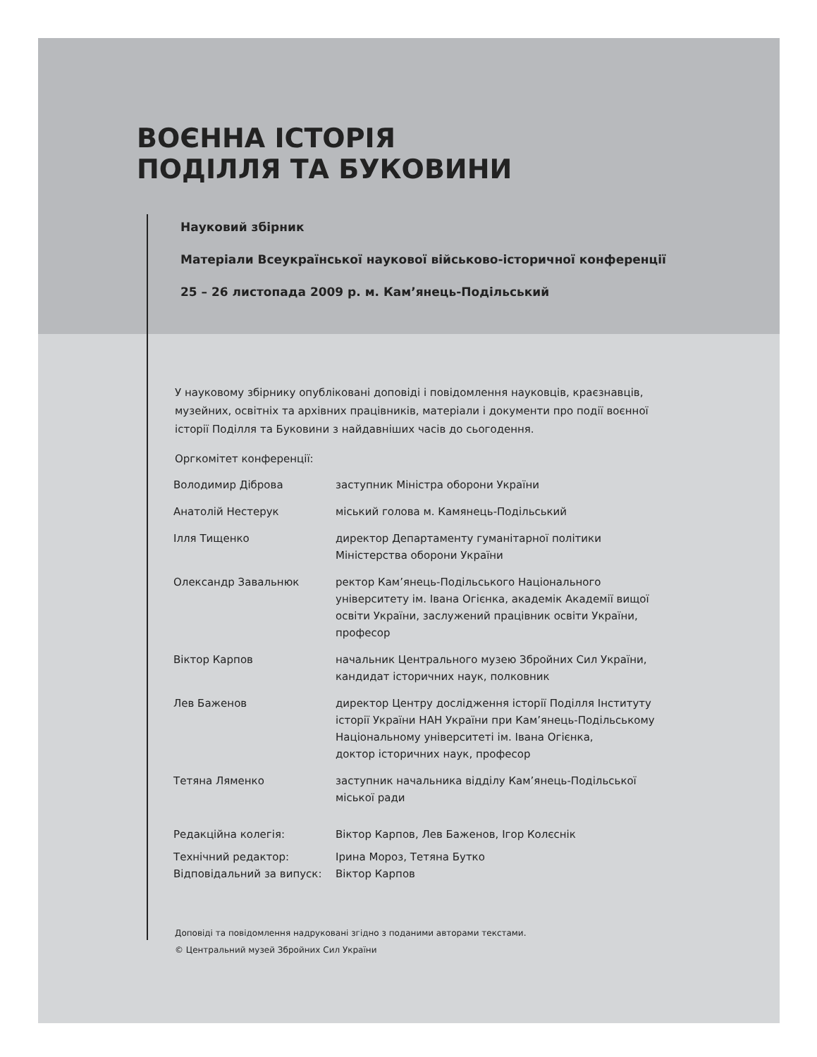ВОЄННА ІСТОРІЯ
ПОДІЛЛЯ ТА БУКОВИНИ
Науковий збірник
Матеріали Всеукраїнської наукової військово-історичної конференції
25 – 26 листопада 2009 р. м. Кам’янець-Подільський
У науковому збірнику опубліковані доповіді і повідомлення науковців, краєзнавців, музейних, освітніх та архівних працівників, матеріали і документи про події воєнної історії Поділля та Буковини з найдавніших часів до сьогодення.
Оргкомітет конференції:
| Володимир Діброва | заступник Міністра оборони України |
| Анатолій Нестерук | міський голова м. Камянець-Подільський |
| Ілля Тищенко | директор Департаменту гуманітарної політики Міністерства оборони України |
| Олександр Завальнюк | ректор Кам’янець-Подільського Національного університету ім. Івана Огієнка, академік Академії вищої освіти України, заслужений працівник освіти України, професор |
| Віктор Карпов | начальник Центрального музею Збройних Сил України, кандидат історичних наук, полковник |
| Лев Баженов | директор Центру дослідження історії Поділля Інституту історії України НАН України при Кам’янець-Подільському Національному університеті ім. Івана Огієнка, доктор історичних наук, професор |
| Тетяна Ляменко | заступник начальника відділу Кам’янець-Подільської міської ради |
| Редакційна колегія: | Віктор Карпов, Лев Баженов, Ігор Колєснік |
| Технічний редактор: | Ірина Мороз, Тетяна Бутко |
| Відповідальний за випуск: | Віктор Карпов |
Доповіді та повідомлення надруковані згідно з поданими авторами текстами.
© Центральний музей Збройних Сил України